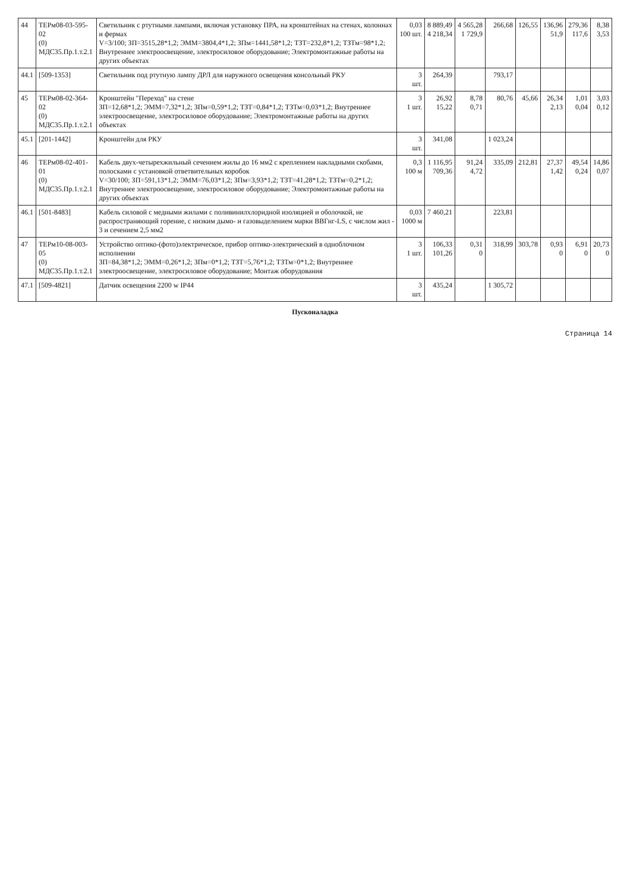| 44 | ТЕРм08-03-595-02 (0) МДС35.Пр.1.т.2.1 | Светильник с ртутными лампами, включая установку ПРА, на кронштейнах на стенах, колоннах и фермах V=3/100; ЗП=3515,28*1,2; ЭММ=3804,4*1,2; ЗПм=1441,58*1,2; ТЗТ=232,8*1,2; ТЗТм=98*1,2; Внутреннее электроосвещение, электросиловое оборудование; Электромонтажные работы на других объектах | 0,03 100 шт. | 8 889,49 4 218,34 | 4 565,28 1 729,9 | 266,68 | 126,55 | 136,96 51,9 | 279,36 117,6 | 8,38 3,53 |
| 44.1 | [509-1353] | Светильник под ртутную лампу ДРЛ для наружного освещения консольный РКУ | 3 шт. | 264,39 | | 793,17 | | | | |
| 45 | ТЕРм08-02-364-02 (0) МДС35.Пр.1.т.2.1 | Кронштейн "Переход" на стене ЗП=12,68*1,2; ЭММ=7,32*1,2; ЗПм=0,59*1,2; ТЗТ=0,84*1,2; ТЗТм=0,03*1,2; Внутреннее электроосвещение, электросиловое оборудование; Электромонтажные работы на других объектах | 3 1 шт. | 26,92 15,22 | 8,78 0,71 | 80,76 | 45,66 | 26,34 2,13 | 1,01 0,04 | 3,03 0,12 |
| 45.1 | [201-1442] | Кронштейн для РКУ | 3 шт. | 341,08 | | 1 023,24 | | | | |
| 46 | ТЕРм08-02-401-01 (0) МДС35.Пр.1.т.2.1 | Кабель двух-четырехжильный сечением жилы до 16 мм2 с креплением накладными скобами, полосками с установкой ответвительных коробок V=30/100; ЗП=591,13*1,2; ЭММ=76,03*1,2; ЗПм=3,93*1,2; ТЗТ=41,28*1,2; ТЗТм=0,2*1,2; Внутреннее электроосвещение, электросиловое оборудование; Электромонтажные работы на других объектах | 0,3 100 м | 1 116,95 709,36 | 91,24 4,72 | 335,09 | 212,81 | 27,37 1,42 | 49,54 0,24 | 14,86 0,07 |
| 46.1 | [501-8483] | Кабель силовой с медными жилами с поливинилхлоридной изоляцией и оболочкой, не распространяющий горение, с низким дымо- и газовыделением марки ВВГнг-LS, с числом жил - 3 и сечением 2,5 мм2 | 0,03 1000 м | 7 460,21 | | 223,81 | | | | |
| 47 | ТЕРм10-08-003-05 (0) МДС35.Пр.1.т.2.1 | Устройство оптико-(фото)электрическое, прибор оптико-электрический в одноблочном исполнении ЗП=84,38*1,2; ЭММ=0,26*1,2; ЗПм=0*1,2; ТЗТ=5,76*1,2; ТЗТм=0*1,2; Внутреннее электроосвещение, электросиловое оборудование; Монтаж оборудования | 3 1 шт. | 106,33 101,26 | 0,31 0 | 318,99 | 303,78 | 0,93 0 | 6,91 0 | 20,73 0 |
| 47.1 | [509-4821] | Датчик освещения 2200 w IP44 | 3 шт. | 435,24 | | 1 305,72 | | | | |
| Пусконаладка | | | | | | | | | | |
Страница 14